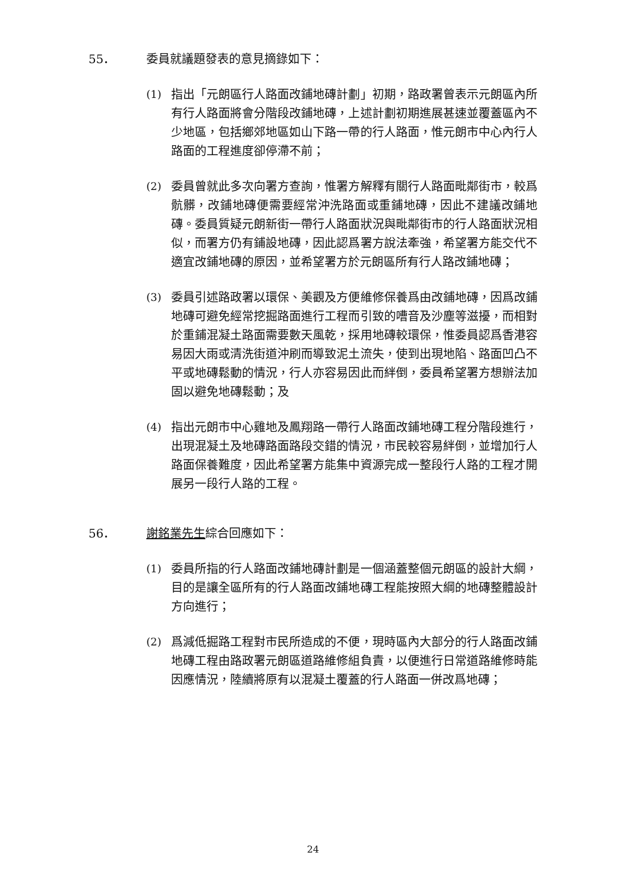55． 委員就議題發表的意見摘錄如下：
(1) 指出「元朗區行人路面改鋪地磚計劃」初期，路政署曾表示元朗區內所有行人路面將會分階段改鋪地磚，上述計劃初期進展甚速並覆蓋區內不少地區，包括鄉郊地區如山下路一帶的行人路面，惟元朗市中心內行人路面的工程進度卻停滯不前；
(2) 委員曾就此多次向署方查詢，惟署方解釋有關行人路面毗鄰街市，較爲骯髒，改鋪地磚便需要經常沖洗路面或重鋪地磚，因此不建議改鋪地磚。委員質疑元朗新街一帶行人路面狀況與毗鄰街市的行人路面狀況相似，而署方仍有鋪設地磚，因此認爲署方說法牽強，希望署方能交代不適宜改鋪地磚的原因，並希望署方於元朗區所有行人路改鋪地磚；
(3) 委員引述路政署以環保、美觀及方便維修保養爲由改鋪地磚，因爲改鋪地磚可避免經常挖掘路面進行工程而引致的嘈音及沙塵等滋擾，而相對於重鋪混凝土路面需要數天風乾，採用地磚較環保，惟委員認爲香港容易因大雨或清洗街道沖刷而導致泥土流失，使到出現地陷、路面凹凸不平或地磚鬆動的情況，行人亦容易因此而絆倒，委員希望署方想辦法加固以避免地磚鬆動；及
(4) 指出元朗市中心雞地及鳳翔路一帶行人路面改鋪地磚工程分階段進行，出現混凝土及地磚路面路段交錯的情況，市民較容易絆倒，並增加行人路面保養難度，因此希望署方能集中資源完成一整段行人路的工程才開展另一段行人路的工程。
56． 謝銘業先生綜合回應如下：
(1) 委員所指的行人路面改鋪地磚計劃是一個涵蓋整個元朗區的設計大綱，目的是讓全區所有的行人路面改鋪地磚工程能按照大綱的地磚整體設計方向進行；
(2) 爲減低掘路工程對市民所造成的不便，現時區內大部分的行人路面改鋪地磚工程由路政署元朗區道路維修組負責，以便進行日常道路維修時能因應情況，陸續將原有以混凝土覆蓋的行人路面一併改爲地磚；
24